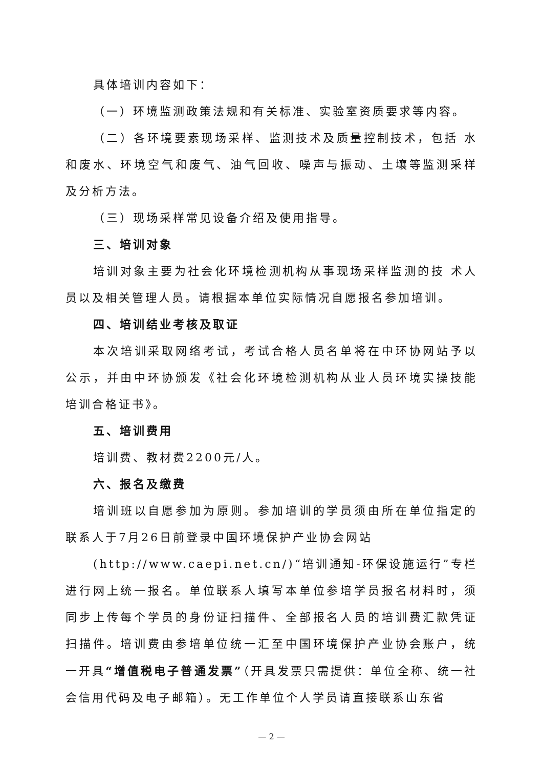具体培训内容如下：
（一）环境监测政策法规和有关标准、实验室资质要求等内容。
（二）各环境要素现场采样、监测技术及质量控制技术，包括 水和废水、环境空气和废气、油气回收、噪声与振动、土壤等监测采样及分析方法。
（三）现场采样常见设备介绍及使用指导。
三、培训对象
培训对象主要为社会化环境检测机构从事现场采样监测的技 术人员以及相关管理人员。请根据本单位实际情况自愿报名参加培训。
四、培训结业考核及取证
本次培训采取网络考试，考试合格人员名单将在中环协网站予以公示，并由中环协颁发《社会化环境检测机构从业人员环境实操技能培训合格证书》。
五、培训费用
培训费、教材费2200元/人。
六、报名及缴费
培训班以自愿参加为原则。参加培训的学员须由所在单位指定的联系人于7月26日前登录中国环境保护产业协会网站
(http://www.caepi.net.cn/)“培训通知-环保设施运行”专栏进行网上统一报名。单位联系人填写本单位参培学员报名材料时，须同步上传每个学员的身份证扫描件、全部报名人员的培训费汇款凭证扫描件。培训费由参培单位统一汇至中国环境保护产业协会账户，统一开具“增值税电子普通发票”（开具发票只需提供：单位全称、统一社会信用代码及电子邮箱）。无工作单位个人学员请直接联系山东省
— 2 —